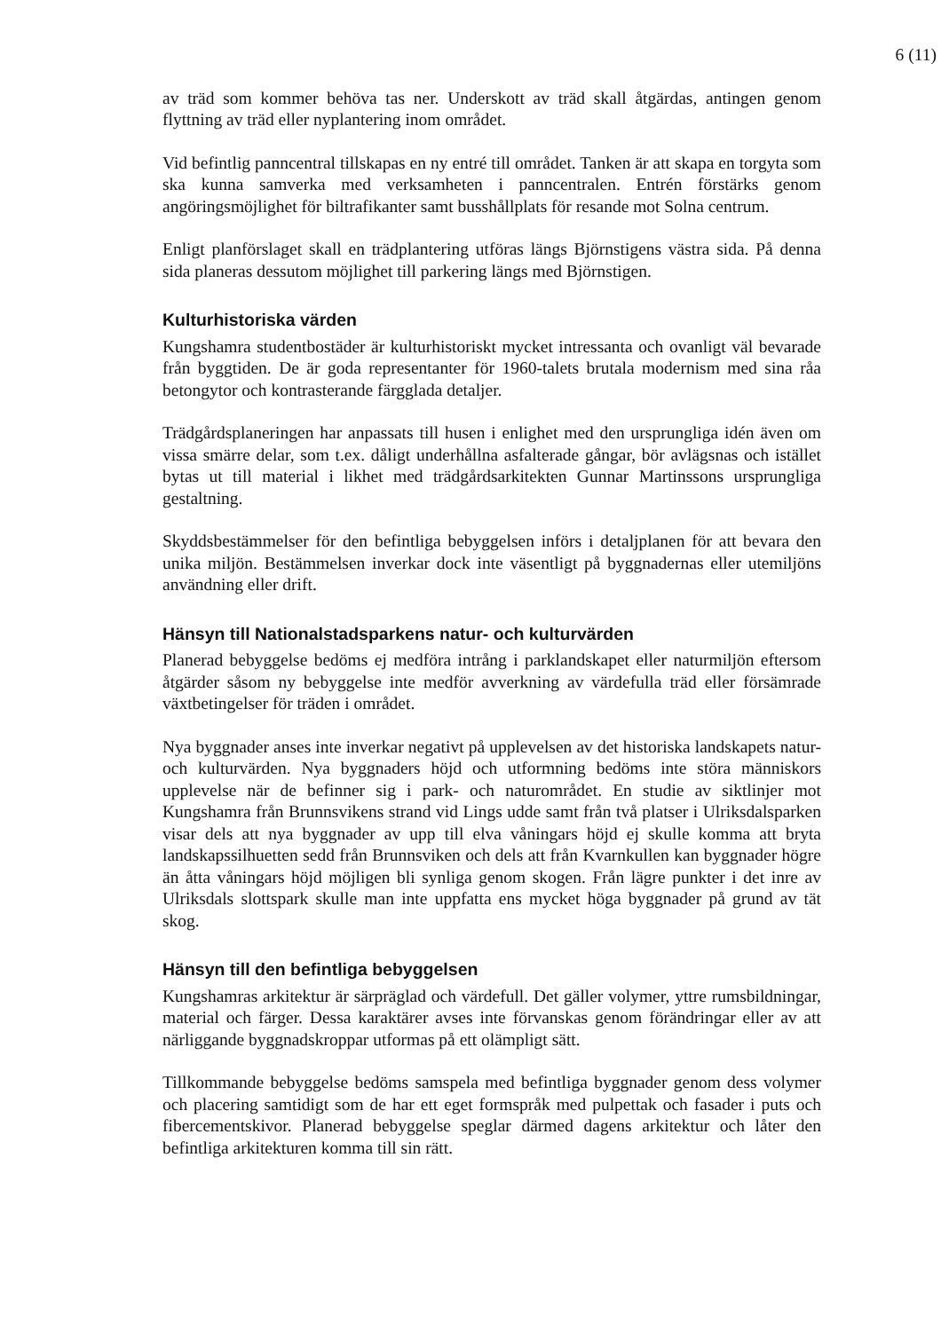6 (11)
av träd som kommer behöva tas ner. Underskott av träd skall åtgärdas, antingen genom flyttning av träd eller nyplantering inom området.
Vid befintlig panncentral tillskapas en ny entré till området. Tanken är att skapa en torgyta som ska kunna samverka med verksamheten i panncentralen. Entrén förstärks genom angöringsmöjlighet för biltrafikanter samt busshållplats för resande mot Solna centrum.
Enligt planförslaget skall en trädplantering utföras längs Björnstigens västra sida. På denna sida planeras dessutom möjlighet till parkering längs med Björnstigen.
Kulturhistoriska värden
Kungshamra studentbostäder är kulturhistoriskt mycket intressanta och ovanligt väl bevarade från byggtiden. De är goda representanter för 1960-talets brutala modernism med sina råa betongytor och kontrasterande färgglada detaljer.
Trädgårdsplaneringen har anpassats till husen i enlighet med den ursprungliga idén även om vissa smärre delar, som t.ex. dåligt underhållna asfalterade gångar, bör avlägsnas och istället bytas ut till material i likhet med trädgårdsarkitekten Gunnar Martinssons ursprungliga gestaltning.
Skyddsbestämmelser för den befintliga bebyggelsen införs i detaljplanen för att bevara den unika miljön. Bestämmelsen inverkar dock inte väsentligt på byggnadernas eller utemiljöns användning eller drift.
Hänsyn till Nationalstadsparkens natur- och kulturvärden
Planerad bebyggelse bedöms ej medföra intrång i parklandskapet eller naturmiljön eftersom åtgärder såsom ny bebyggelse inte medför avverkning av värdefulla träd eller försämrade växtbetingelser för träden i området.
Nya byggnader anses inte inverkar negativt på upplevelsen av det historiska landskapets natur- och kulturvärden. Nya byggnaders höjd och utformning bedöms inte störa människors upplevelse när de befinner sig i park- och naturområdet. En studie av siktlinjer mot Kungshamra från Brunnsvikens strand vid Lings udde samt från två platser i Ulriksdalsparken visar dels att nya byggnader av upp till elva våningars höjd ej skulle komma att bryta landskapssilhuetten sedd från Brunnsviken och dels att från Kvarnkullen kan byggnader högre än åtta våningars höjd möjligen bli synliga genom skogen. Från lägre punkter i det inre av Ulriksdals slottspark skulle man inte uppfatta ens mycket höga byggnader på grund av tät skog.
Hänsyn till den befintliga bebyggelsen
Kungshamras arkitektur är särpräglad och värdefull. Det gäller volymer, yttre rumsbildningar, material och färger. Dessa karaktärer avses inte förvanskas genom förändringar eller av att närliggande byggnadskroppar utformas på ett olämpligt sätt.
Tillkommande bebyggelse bedöms samspela med befintliga byggnader genom dess volymer och placering samtidigt som de har ett eget formspråk med pulpettak och fasader i puts och fibercementskivor. Planerad bebyggelse speglar därmed dagens arkitektur och låter den befintliga arkitekturen komma till sin rätt.